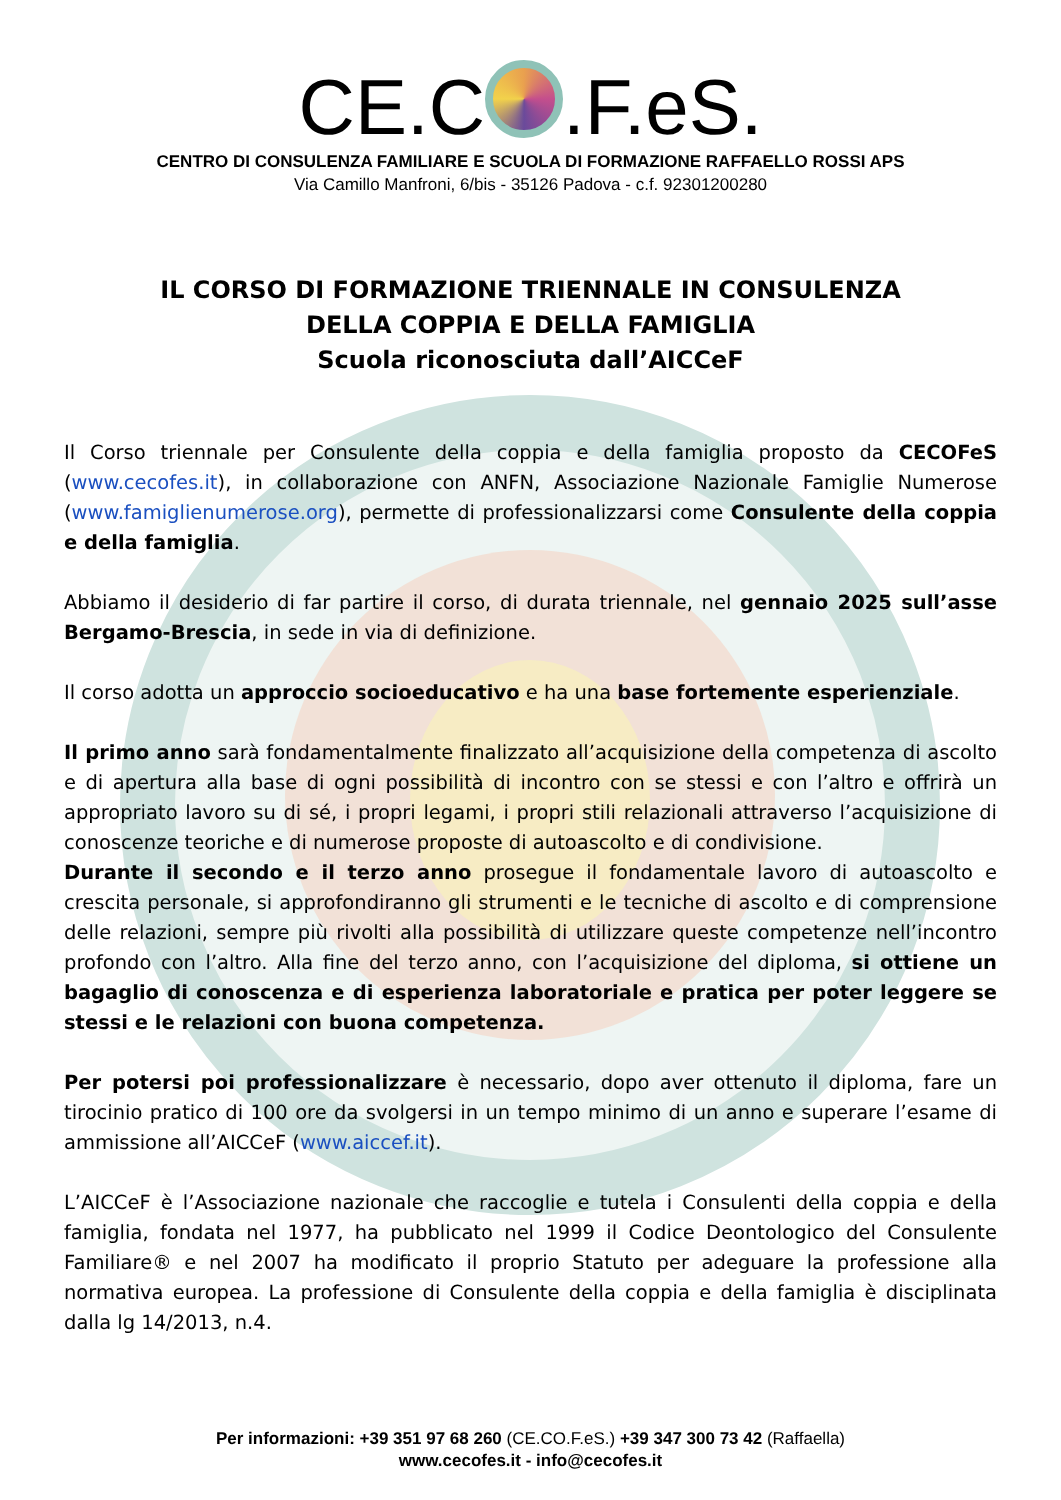CE.C .F.eS.
CENTRO DI CONSULENZA FAMILIARE E SCUOLA DI FORMAZIONE RAFFAELLO ROSSI APS
Via Camillo Manfroni, 6/bis - 35126 Padova - c.f. 92301200280
IL CORSO DI FORMAZIONE TRIENNALE IN CONSULENZA
DELLA COPPIA E DELLA FAMIGLIA
Scuola riconosciuta dall’AICCeF
Il Corso triennale per Consulente della coppia e della famiglia proposto da CECOFeS (www.cecofes.it), in collaborazione con ANFN, Associazione Nazionale Famiglie Numerose (www.famiglienumerose.org), permette di professionalizzarsi come Consulente della coppia e della famiglia.
Abbiamo il desiderio di far partire il corso, di durata triennale, nel gennaio 2025 sull’asse Bergamo-Brescia, in sede in via di definizione.
Il corso adotta un approccio socioeducativo e ha una base fortemente esperienziale.
Il primo anno sarà fondamentalmente finalizzato all’acquisizione della competenza di ascolto e di apertura alla base di ogni possibilità di incontro con se stessi e con l’altro e offrirà un appropriato lavoro su di sé, i propri legami, i propri stili relazionali attraverso l’acquisizione di conoscenze teoriche e di numerose proposte di autoascolto e di condivisione.
Durante il secondo e il terzo anno prosegue il fondamentale lavoro di autoascolto e crescita personale, si approfondiranno gli strumenti e le tecniche di ascolto e di comprensione delle relazioni, sempre più rivolti alla possibilità di utilizzare queste competenze nell’incontro profondo con l’altro. Alla fine del terzo anno, con l’acquisizione del diploma, si ottiene un bagaglio di conoscenza e di esperienza laboratoriale e pratica per poter leggere se stessi e le relazioni con buona competenza.
Per potersi poi professionalizzare è necessario, dopo aver ottenuto il diploma, fare un tirocinio pratico di 100 ore da svolgersi in un tempo minimo di un anno e superare l’esame di ammissione all’AICCeF (www.aiccef.it).
L’AICCeF è l’Associazione nazionale che raccoglie e tutela i Consulenti della coppia e della famiglia, fondata nel 1977, ha pubblicato nel 1999 il Codice Deontologico del Consulente Familiare® e nel 2007 ha modificato il proprio Statuto per adeguare la professione alla normativa europea. La professione di Consulente della coppia e della famiglia è disciplinata dalla lg 14/2013, n.4.
Per informazioni: +39 351 97 68 260 (CE.CO.F.eS.) +39 347 300 73 42 (Raffaella)
www.cecofes.it - info@cecofes.it